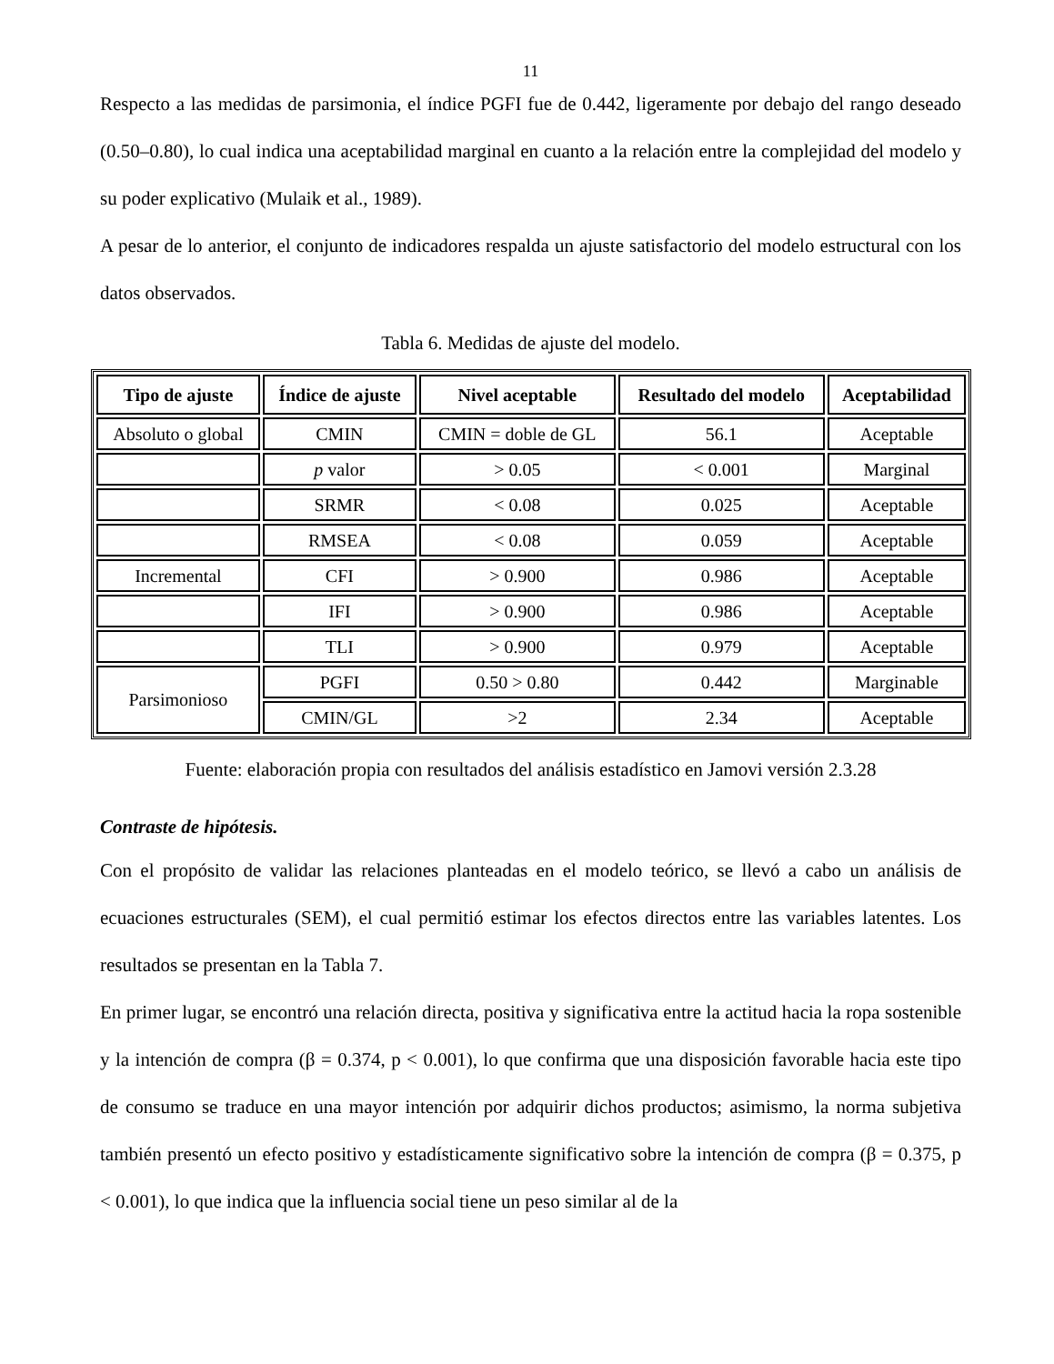11
Respecto a las medidas de parsimonia, el índice PGFI fue de 0.442, ligeramente por debajo del rango deseado (0.50–0.80), lo cual indica una aceptabilidad marginal en cuanto a la relación entre la complejidad del modelo y su poder explicativo (Mulaik et al., 1989).
A pesar de lo anterior, el conjunto de indicadores respalda un ajuste satisfactorio del modelo estructural con los datos observados.
Tabla 6. Medidas de ajuste del modelo.
| Tipo de ajuste | Índice de ajuste | Nivel aceptable | Resultado del modelo | Aceptabilidad |
| --- | --- | --- | --- | --- |
| Absoluto o global | CMIN | CMIN = doble de GL | 56.1 | Aceptable |
| | p valor | > 0.05 | < 0.001 | Marginal |
| | SRMR | < 0.08 | 0.025 | Aceptable |
| | RMSEA | < 0.08 | 0.059 | Aceptable |
| Incremental | CFI | > 0.900 | 0.986 | Aceptable |
| | IFI | > 0.900 | 0.986 | Aceptable |
| | TLI | > 0.900 | 0.979 | Aceptable |
| Parsimonioso | PGFI | 0.50 > 0.80 | 0.442 | Marginable |
| | CMIN/GL | >2 | 2.34 | Aceptable |
Fuente: elaboración propia con resultados del análisis estadístico en Jamovi versión 2.3.28
Contraste de hipótesis.
Con el propósito de validar las relaciones planteadas en el modelo teórico, se llevó a cabo un análisis de ecuaciones estructurales (SEM), el cual permitió estimar los efectos directos entre las variables latentes. Los resultados se presentan en la Tabla 7.
En primer lugar, se encontró una relación directa, positiva y significativa entre la actitud hacia la ropa sostenible y la intención de compra (β = 0.374, p < 0.001), lo que confirma que una disposición favorable hacia este tipo de consumo se traduce en una mayor intención por adquirir dichos productos; asimismo, la norma subjetiva también presentó un efecto positivo y estadísticamente significativo sobre la intención de compra (β = 0.375, p < 0.001), lo que indica que la influencia social tiene un peso similar al de la